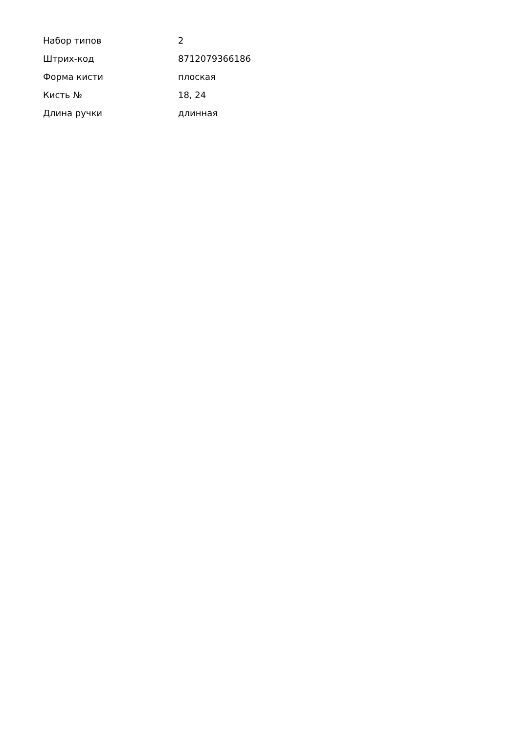| Набор типов | 2 |
| Штрих-код | 8712079366186 |
| Форма кисти | плоская |
| Кисть № | 18, 24 |
| Длина ручки | длинная |